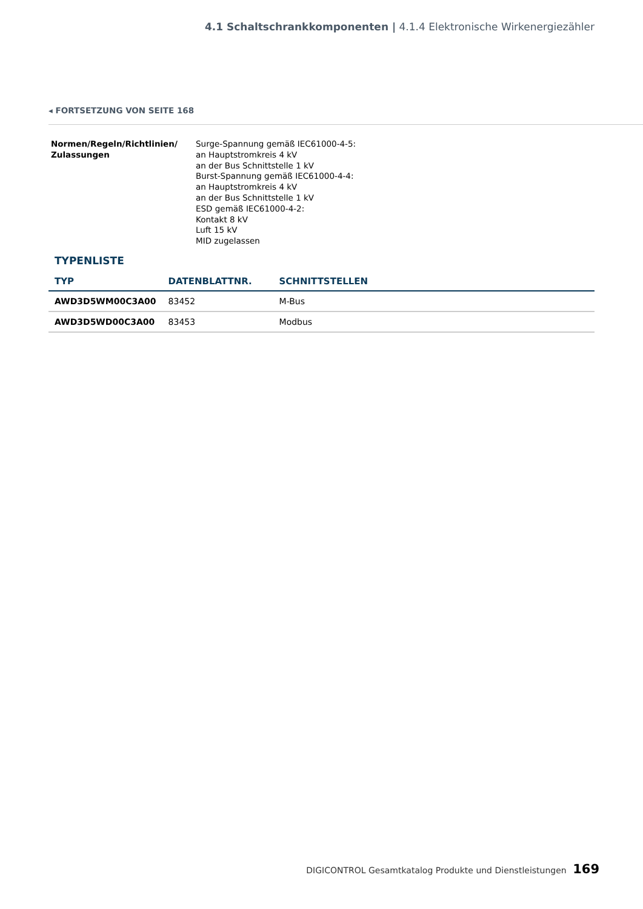4.1 Schaltschrankkomponenten | 4.1.4 Elektronische Wirkenergiezähler
◂ FORTSETZUNG VON SEITE 168
Normen/Regeln/Richtlinien/
Zulassungen
Surge-Spannung gemäß IEC61000-4-5:
an Hauptstromkreis 4 kV
an der Bus Schnittstelle 1 kV
Burst-Spannung gemäß IEC61000-4-4:
an Hauptstromkreis 4 kV
an der Bus Schnittstelle 1 kV
ESD gemäß IEC61000-4-2:
Kontakt 8 kV
Luft 15 kV
MID zugelassen
TYPENLISTE
| TYP | DATENBLATTNR. | SCHNITTSTELLEN |
| --- | --- | --- |
| AWD3D5WM00C3A00 | 83452 | M-Bus |
| AWD3D5WD00C3A00 | 83453 | Modbus |
DIGICONTROL Gesamtkatalog Produkte und Dienstleistungen 169